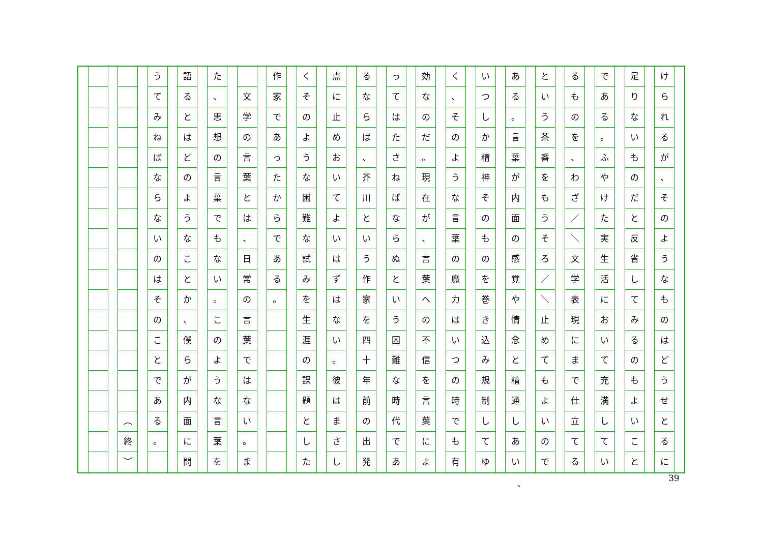けられるが
、
そのようなものはどうせとるに
足りないものだと反省してみるのもよいこと
である
。
ふやけた実生活において充満してい
るものを
、
わざ
／
＼
文学表現にまで仕立てる
という茶番をもうそろ
／
＼
止めてもよいので
ある
。
言葉が内面の感覚や情念と精通しあい
いつしか精神そのものを巻き込み規制してゆ
く
、
そのような言葉の魔力はいつの時でも有
効なのだ
。
現在が
、
言葉への不信を言葉によ
ってはたさねばならぬという困難な時代であ
るならば
、
芥川という作家を四十年前の出発
点に止めおいてよいはずはない
。
彼はまさし
くそのような困難な試みを生涯の課題とした
作家であったからである
。
文学の言葉とは
、
日常の言葉ではない
。
ま
た
、
思想の言葉でもない
。
このような言葉を
語るとはどのようなことか
、
僕らが内面に問
うてみねばならないのはそのことである
。
︵
終
︶
、 39